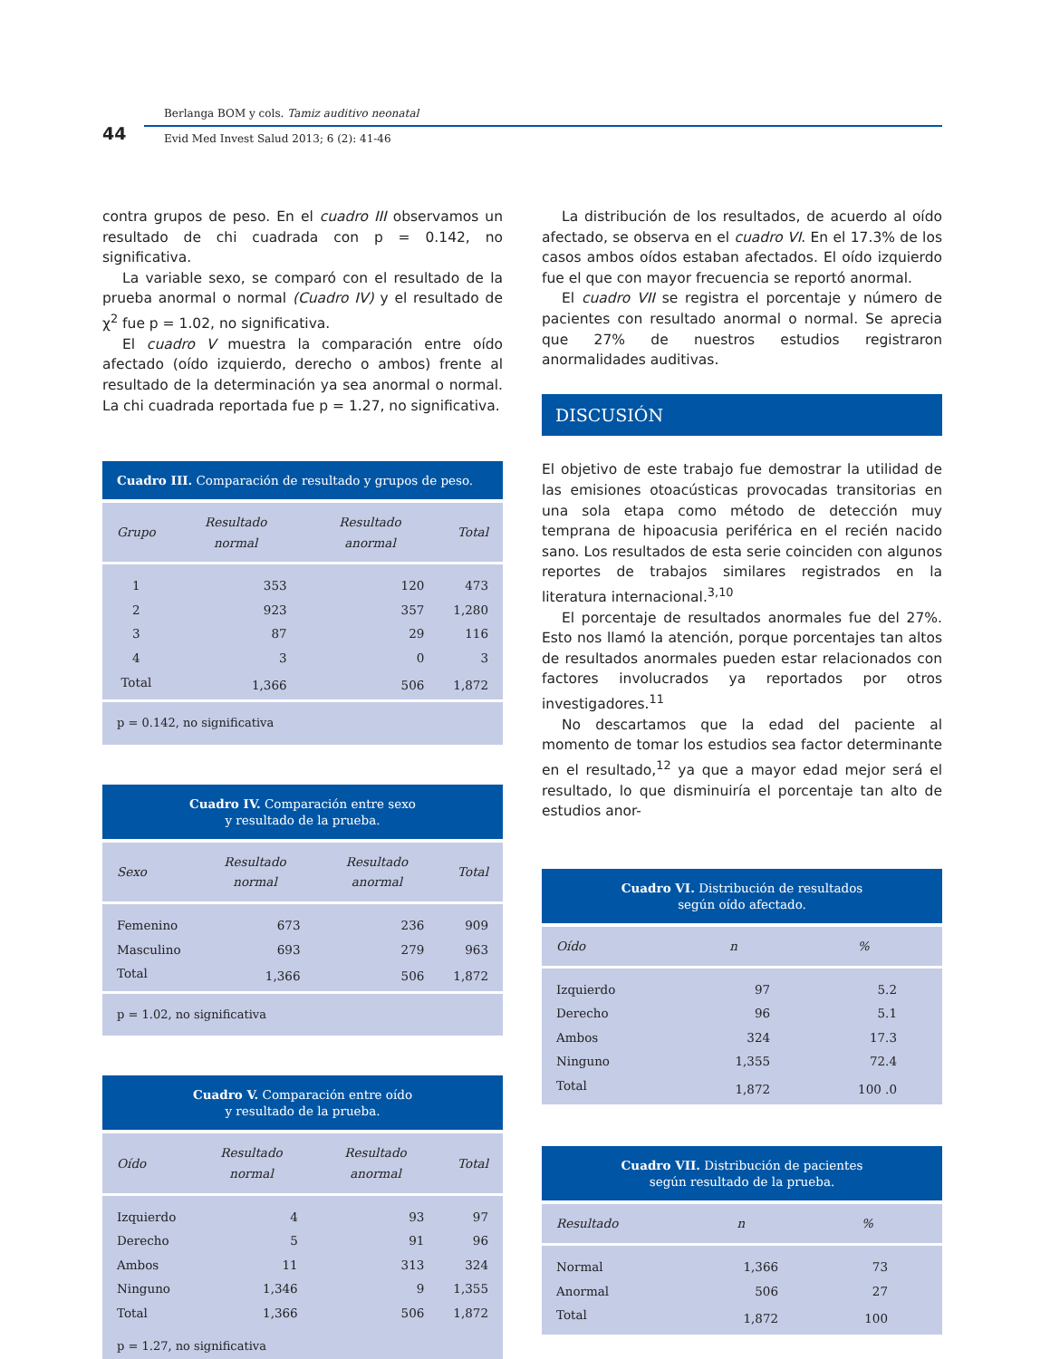44
Berlanga BOM y cols. Tamiz auditivo neonatal
Evid Med Invest Salud 2013; 6 (2): 41-46
contra grupos de peso. En el cuadro III observamos un resultado de chi cuadrada con p = 0.142, no significativa.
La variable sexo, se comparó con el resultado de la prueba anormal o normal (Cuadro IV) y el resultado de χ<sup>2</sup> fue p = 1.02, no significativa.
El cuadro V muestra la comparación entre oído afectado (oído izquierdo, derecho o ambos) frente al resultado de la determinación ya sea anormal o normal. La chi cuadrada reportada fue p = 1.27, no significativa.
Cuadro III. Comparación de resultado y grupos de peso.
| Grupo | Resultado normal | Resultado anormal | Total |
| --- | --- | --- | --- |
| 1 | 353 | 120 | 473 |
| 2 | 923 | 357 | 1,280 |
| 3 | 87 | 29 | 116 |
| 4 | 3 | 0 | 3 |
| Total | 1,366 | 506 | 1,872 |
p = 0.142, no significativa
Cuadro IV. Comparación entre sexo
y resultado de la prueba.
| Sexo | Resultado normal | Resultado anormal | Total |
| --- | --- | --- | --- |
| Femenino | 673 | 236 | 909 |
| Masculino | 693 | 279 | 963 |
| Total | 1,366 | 506 | 1,872 |
p = 1.02, no significativa
Cuadro V. Comparación entre oído
y resultado de la prueba.
| Oído | Resultado normal | Resultado anormal | Total |
| --- | --- | --- | --- |
| Izquierdo | 4 | 93 | 97 |
| Derecho | 5 | 91 | 96 |
| Ambos | 11 | 313 | 324 |
| Ninguno | 1,346 | 9 | 1,355 |
| Total | 1,366 | 506 | 1,872 |
p = 1.27, no significativa
La distribución de los resultados, de acuerdo al oído afectado, se observa en el cuadro VI. En el 17.3% de los casos ambos oídos estaban afectados. El oído izquierdo fue el que con mayor frecuencia se reportó anormal.
El cuadro VII se registra el porcentaje y número de pacientes con resultado anormal o normal. Se aprecia que 27% de nuestros estudios registraron anormalidades auditivas.
DISCUSIÓN
El objetivo de este trabajo fue demostrar la utilidad de las emisiones otoacústicas provocadas transitorias en una sola etapa como método de detección muy temprana de hipoacusia periférica en el recién nacido sano. Los resultados de esta serie coinciden con algunos reportes de trabajos similares registrados en la literatura internacional.<sup>3,10</sup>
El porcentaje de resultados anormales fue del 27%. Esto nos llamó la atención, porque porcentajes tan altos de resultados anormales pueden estar relacionados con factores involucrados ya reportados por otros investigadores.<sup>11</sup>
No descartamos que la edad del paciente al momento de tomar los estudios sea factor determinante en el resultado,<sup>12</sup> ya que a mayor edad mejor será el resultado, lo que disminuiría el porcentaje tan alto de estudios anor-
Cuadro VI. Distribución de resultados
según oído afectado.
| Oído | n | % |
| --- | --- | --- |
| Izquierdo | 97 | 5.2 |
| Derecho | 96 | 5.1 |
| Ambos | 324 | 17.3 |
| Ninguno | 1,355 | 72.4 |
| Total | 1,872 | 100 .0 |
Cuadro VII. Distribución de pacientes
según resultado de la prueba.
| Resultado | n | % |
| --- | --- | --- |
| Normal | 1,366 | 73 |
| Anormal | 506 | 27 |
| Total | 1,872 | 100 |